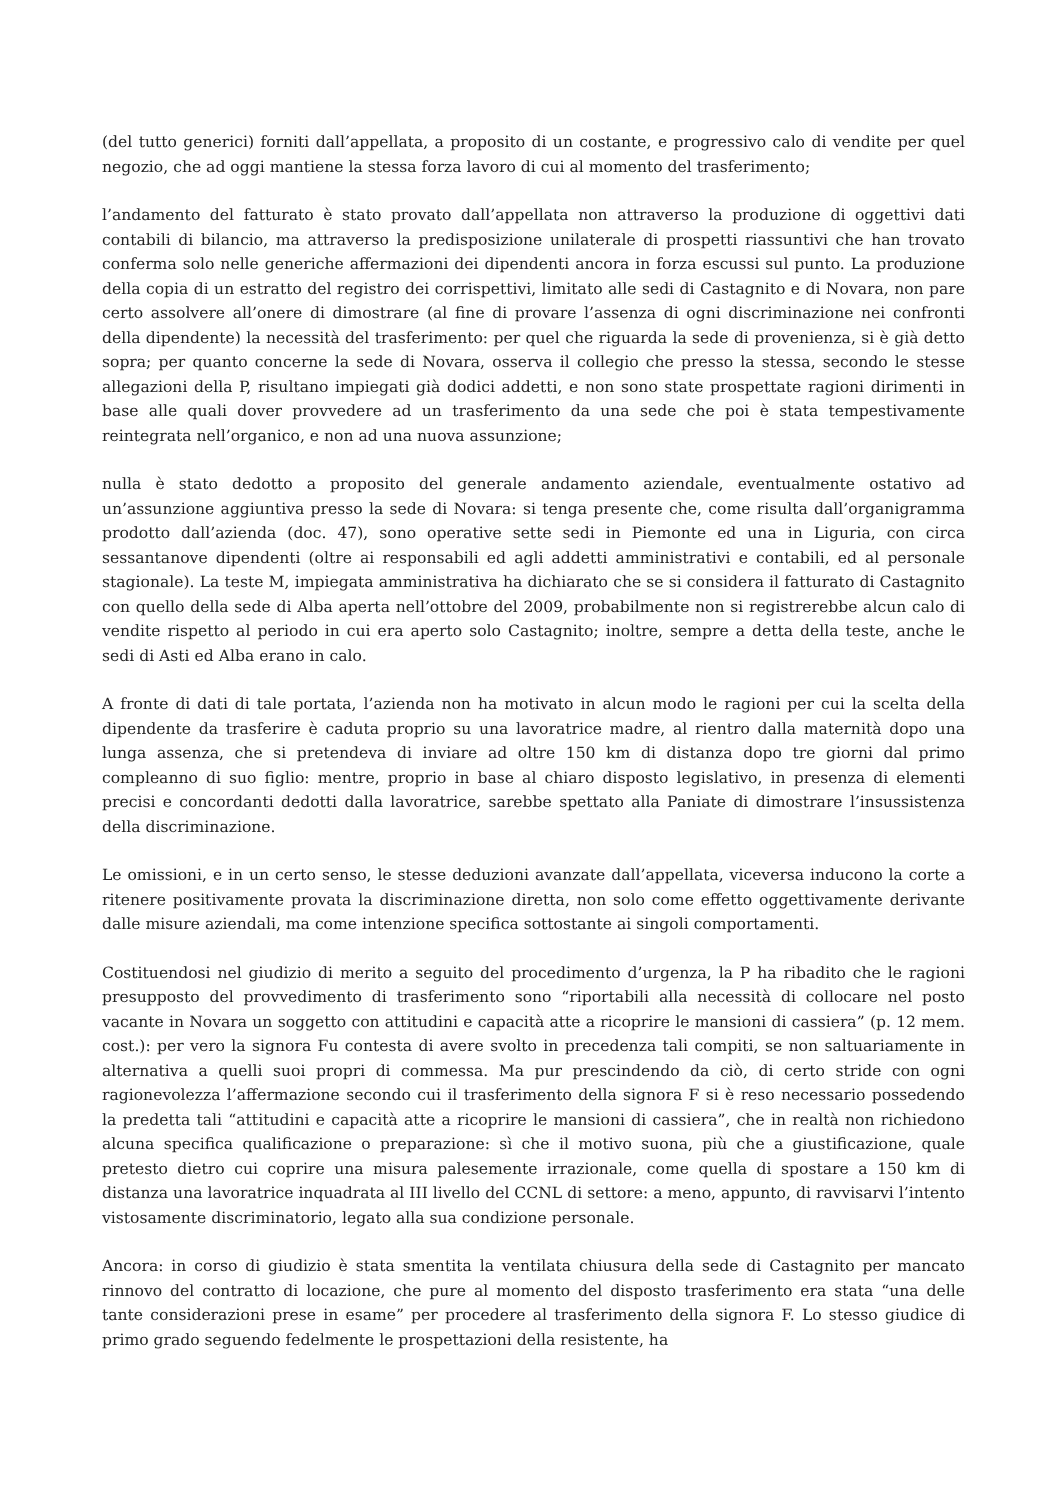(del tutto generici) forniti dall’appellata, a proposito di un costante, e progressivo calo di vendite per quel negozio, che ad oggi mantiene la stessa forza lavoro di cui al momento del trasferimento;
l’andamento del fatturato è stato provato dall’appellata non attraverso la produzione di oggettivi dati contabili di bilancio, ma attraverso la predisposizione unilaterale di prospetti riassuntivi che han trovato conferma solo nelle generiche affermazioni dei dipendenti ancora in forza escussi sul punto. La produzione della copia di un estratto del registro dei corrispettivi, limitato alle sedi di Castagnito e di Novara, non pare certo assolvere all’onere di dimostrare (al fine di provare l’assenza di ogni discriminazione nei confronti della dipendente) la necessità del trasferimento: per quel che riguarda la sede di provenienza, si è già detto sopra; per quanto concerne la sede di Novara, osserva il collegio che presso la stessa, secondo le stesse allegazioni della P, risultano impiegati già dodici addetti, e non sono state prospettate ragioni dirimenti in base alle quali dover provvedere ad un trasferimento da una sede che poi è stata tempestivamente reintegrata nell’organico, e non ad una nuova assunzione;
nulla è stato dedotto a proposito del generale andamento aziendale, eventualmente ostativo ad un’assunzione aggiuntiva presso la sede di Novara: si tenga presente che, come risulta dall’organigramma prodotto dall’azienda (doc. 47), sono operative sette sedi in Piemonte ed una in Liguria, con circa sessantanove dipendenti (oltre ai responsabili ed agli addetti amministrativi e contabili, ed al personale stagionale). La teste M, impiegata amministrativa ha dichiarato che se si considera il fatturato di Castagnito con quello della sede di Alba aperta nell’ottobre del 2009, probabilmente non si registrerebbe alcun calo di vendite rispetto al periodo in cui era aperto solo Castagnito; inoltre, sempre a detta della teste, anche le sedi di Asti ed Alba erano in calo.
A fronte di dati di tale portata, l’azienda non ha motivato in alcun modo le ragioni per cui la scelta della dipendente da trasferire è caduta proprio su una lavoratrice madre, al rientro dalla maternità dopo una lunga assenza, che si pretendeva di inviare ad oltre 150 km di distanza dopo tre giorni dal primo compleanno di suo figlio: mentre, proprio in base al chiaro disposto legislativo, in presenza di elementi precisi e concordanti dedotti dalla lavoratrice, sarebbe spettato alla Paniate di dimostrare l’insussistenza della discriminazione.
Le omissioni, e in un certo senso, le stesse deduzioni avanzate dall’appellata, viceversa inducono la corte a ritenere positivamente provata la discriminazione diretta, non solo come effetto oggettivamente derivante dalle misure aziendali, ma come intenzione specifica sottostante ai singoli comportamenti.
Costituendosi nel giudizio di merito a seguito del procedimento d’urgenza, la P ha ribadito che le ragioni presupposto del provvedimento di trasferimento sono “riportabili alla necessità di collocare nel posto vacante in Novara un soggetto con attitudini e capacità atte a ricoprire le mansioni di cassiera” (p. 12 mem. cost.): per vero la signora Fu contesta di avere svolto in precedenza tali compiti, se non saltuariamente in alternativa a quelli suoi propri di commessa. Ma pur prescindendo da ciò, di certo stride con ogni ragionevolezza l’affermazione secondo cui il trasferimento della signora F si è reso necessario possedendo la predetta tali “attitudini e capacità atte a ricoprire le mansioni di cassiera”, che in realtà non richiedono alcuna specifica qualificazione o preparazione: sì che il motivo suona, più che a giustificazione, quale pretesto dietro cui coprire una misura palesemente irrazionale, come quella di spostare a 150 km di distanza una lavoratrice inquadrata al III livello del CCNL di settore: a meno, appunto, di ravvisarvi l’intento vistosamente discriminatorio, legato alla sua condizione personale.
Ancora: in corso di giudizio è stata smentita la ventilata chiusura della sede di Castagnito per mancato rinnovo del contratto di locazione, che pure al momento del disposto trasferimento era stata “una delle tante considerazioni prese in esame” per procedere al trasferimento della signora F. Lo stesso giudice di primo grado seguendo fedelmente le prospettazioni della resistente, ha